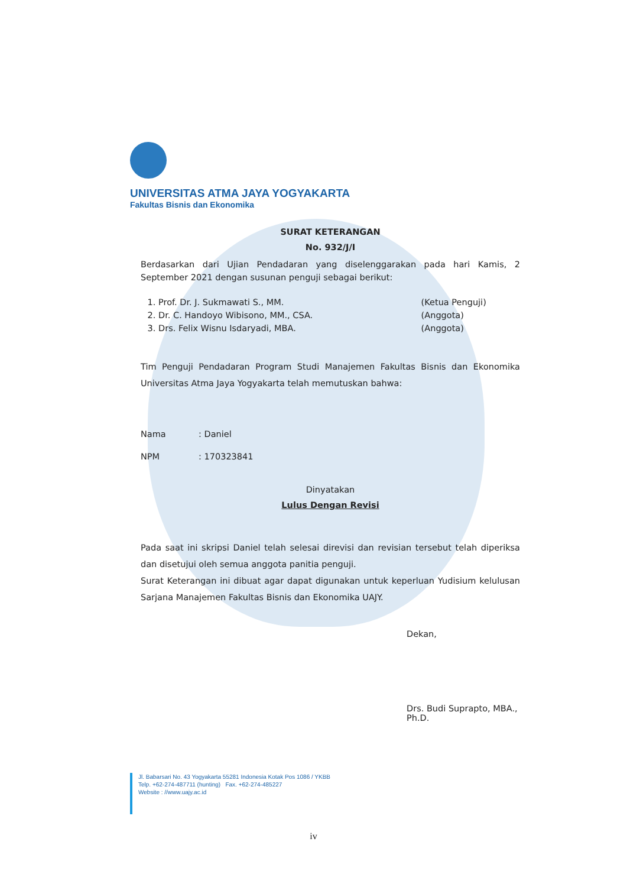UNIVERSITAS ATMA JAYA YOGYAKARTA
Fakultas Bisnis dan Ekonomika
SURAT KETERANGAN
No. 932/J/I
Berdasarkan dari Ujian Pendadaran yang diselenggarakan pada hari Kamis, 2 September 2021 dengan susunan penguji sebagai berikut:
1. Prof. Dr. J. Sukmawati S., MM. (Ketua Penguji)
2. Dr. C. Handoyo Wibisono, MM., CSA. (Anggota)
3. Drs. Felix Wisnu Isdaryadi, MBA. (Anggota)
Tim Penguji Pendadaran Program Studi Manajemen Fakultas Bisnis dan Ekonomika Universitas Atma Jaya Yogyakarta telah memutuskan bahwa:
Nama: Daniel
NPM: 170323841
Dinyatakan
Lulus Dengan Revisi
Pada saat ini skripsi Daniel telah selesai direvisi dan revisian tersebut telah diperiksa dan disetujui oleh semua anggota panitia penguji.
Surat Keterangan ini dibuat agar dapat digunakan untuk keperluan Yudisium kelulusan Sarjana Manajemen Fakultas Bisnis dan Ekonomika UAJY.
Dekan,
Drs. Budi Suprapto, MBA., Ph.D.
Jl. Babarsari No. 43 Yogyakarta 55281 Indonesia Kotak Pos 1086 / YKBB
Telp. +62-274-487711 (hunting) Fax. +62-274-485227
Website : //www.uajy.ac.id
iv